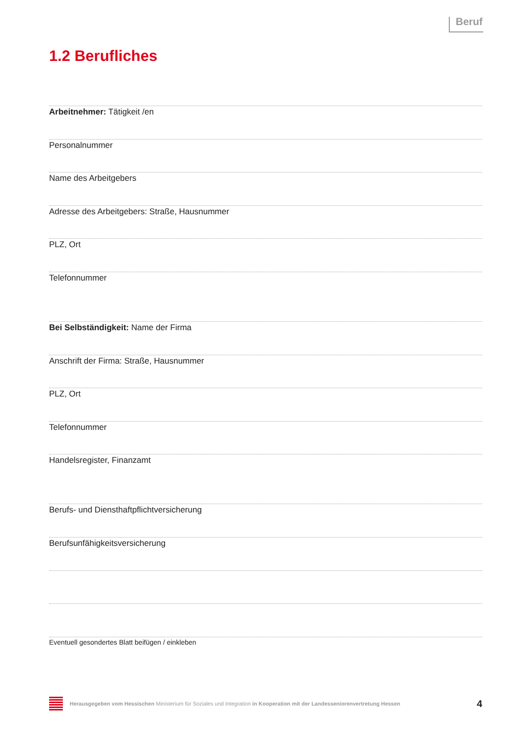Beruf
1.2 Berufliches
Arbeitnehmer: Tätigkeit /en
Personalnummer
Name des Arbeitgebers
Adresse des Arbeitgebers: Straße, Hausnummer
PLZ, Ort
Telefonnummer
Bei Selbständigkeit: Name der Firma
Anschrift der Firma: Straße, Hausnummer
PLZ, Ort
Telefonnummer
Handelsregister, Finanzamt
Berufs- und Diensthaftpflichtversicherung
Berufsunfähigkeitsversicherung
Eventuell gesondertes Blatt beifügen / einkleben
Herausgegeben vom Hessischen Ministerium für Soziales und Integration in Kooperation mit der Landesseniorenvertretung Hessen 4